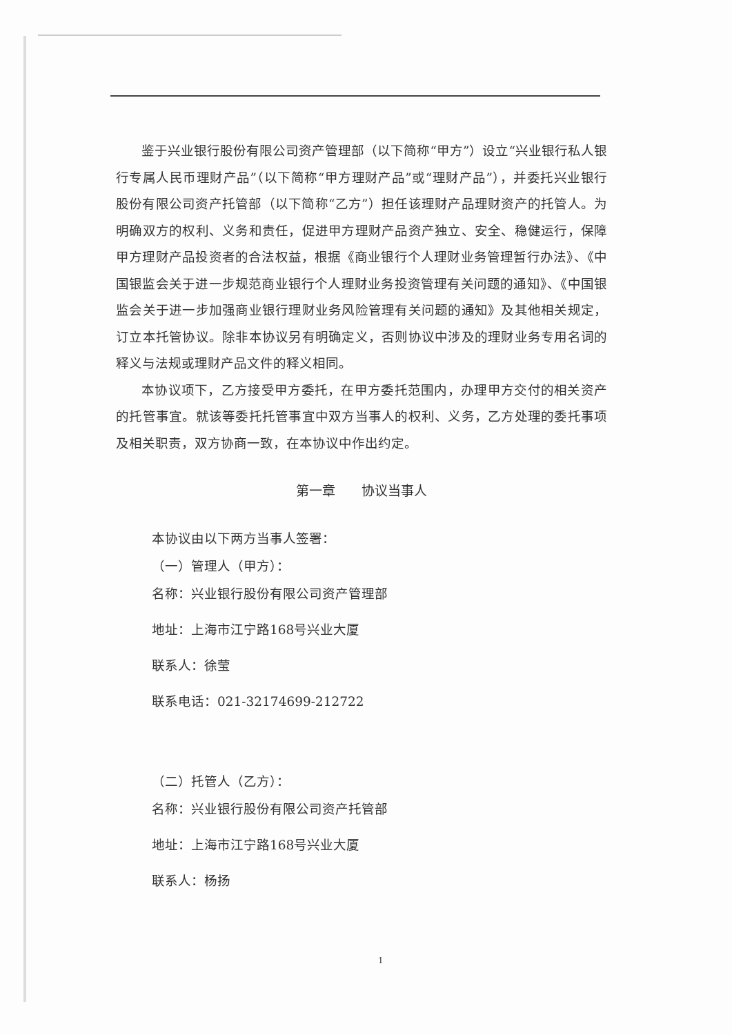鉴于兴业银行股份有限公司资产管理部（以下简称“甲方”）设立“兴业银行私人银行专属人民币理财产品”（以下简称“甲方理财产品”或“理财产品”），并委托兴业银行股份有限公司资产托管部（以下简称“乙方”）担任该理财产品理财资产的托管人。为明确双方的权利、义务和责任，促进甲方理财产品资产独立、安全、稳健运行，保障甲方理财产品投资者的合法权益，根据《商业银行个人理财业务管理暂行办法》、《中国银监会关于进一步规范商业银行个人理财业务投资管理有关问题的通知》、《中国银监会关于进一步加强商业银行理财业务风险管理有关问题的通知》及其他相关规定，订立本托管协议。除非本协议另有明确定义，否则协议中涉及的理财业务专用名词的释义与法规或理财产品文件的释义相同。
本协议项下，乙方接受甲方委托，在甲方委托范围内，办理甲方交付的相关资产的托管事宜。就该等委托托管事宜中双方当事人的权利、义务，乙方处理的委托事项及相关职责，双方协商一致，在本协议中作出约定。
第一章　　协议当事人
本协议由以下两方当事人签署：
（一）管理人（甲方）：
名称：兴业银行股份有限公司资产管理部
地址：上海市江宁路168号兴业大厦
联系人：徐莹
联系电话：021-32174699-212722
（二）托管人（乙方）：
名称：兴业银行股份有限公司资产托管部
地址：上海市江宁路168号兴业大厦
联系人：杨扬
1